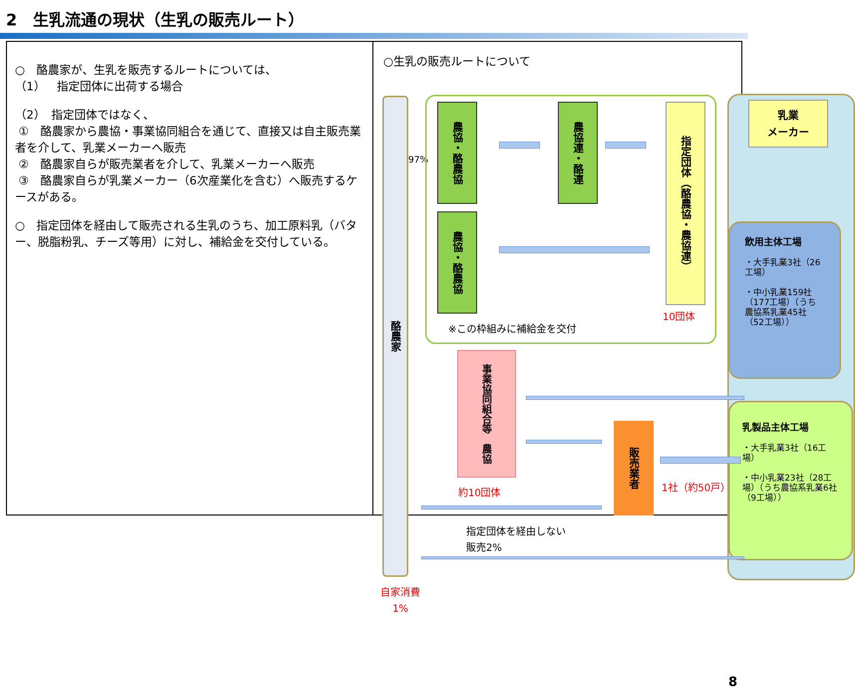2　生乳流通の現状（生乳の販売ルート）
○　酪農家が、生乳を販売するルートについては、
（1）　指定団体に出荷する場合
（2）　指定団体ではなく、
①　酪農家から農協・事業協同組合を通じて、直接又は自主販売業者を介して、乳業メーカーへ販売
②　酪農家自らが販売業者を介して、乳業メーカーへ販売
③　酪農家自らが乳業メーカー（6次産業化を含む）へ販売するケースがある。
○　指定団体を経由して販売される生乳のうち、加工原料乳（バター、脱脂粉乳、チーズ等用）に対し、補給金を交付している。
○生乳の販売ルートについて
酪農家
97%
農協・酪農協
農協・酪農協
農協連・酪連
指定団体（酪農協・農協連）
10団体
※この枠組みに補給金を交付
乳業
メーカー
飲用主体工場
・大手乳業3社（26工場）
・中小乳業159社（177工場）（うち農協系乳業45社（52工場））
乳製品主体工場
・大手乳業3社（16工場）
・中小乳業23社（28工場）（うち農協系乳業6社（9工場））
事業協同組合等　農協
約10団体
販売業者
1社（約50戸）
指定団体を経由しない
販売2%
自家消費
1%
8